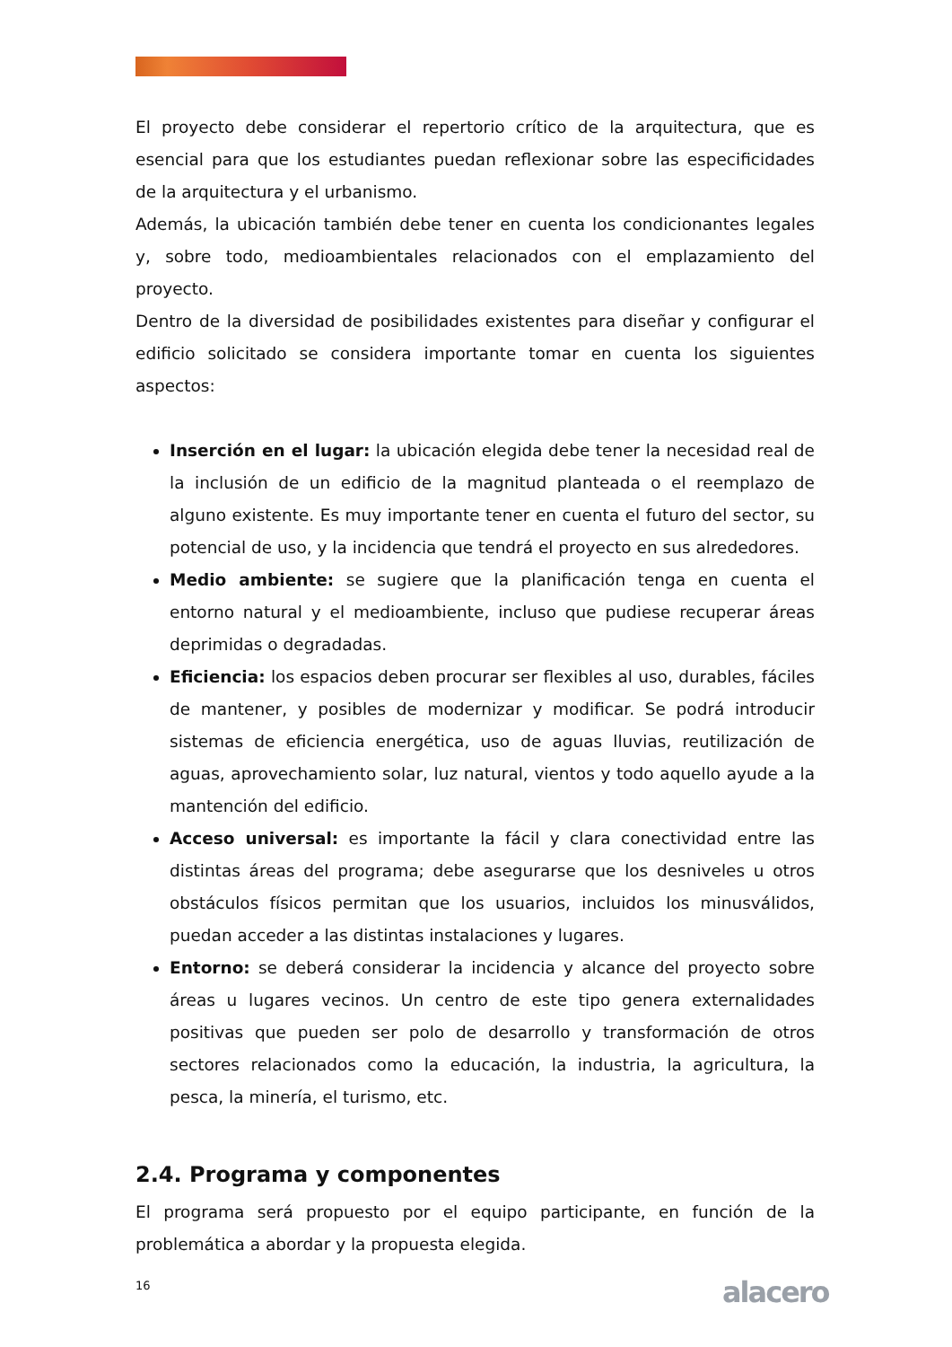El proyecto debe considerar el repertorio crítico de la arquitectura, que es esencial para que los estudiantes puedan reflexionar sobre las especificidades de la arquitectura y el urbanismo.
Además, la ubicación también debe tener en cuenta los condicionantes legales y, sobre todo, medioambientales relacionados con el emplazamiento del proyecto.
Dentro de la diversidad de posibilidades existentes para diseñar y configurar el edificio solicitado se considera importante tomar en cuenta los siguientes aspectos:
Inserción en el lugar: la ubicación elegida debe tener la necesidad real de la inclusión de un edificio de la magnitud planteada o el reemplazo de alguno existente. Es muy importante tener en cuenta el futuro del sector, su potencial de uso, y la incidencia que tendrá el proyecto en sus alrededores.
Medio ambiente: se sugiere que la planificación tenga en cuenta el entorno natural y el medioambiente, incluso que pudiese recuperar áreas deprimidas o degradadas.
Eficiencia: los espacios deben procurar ser flexibles al uso, durables, fáciles de mantener, y posibles de modernizar y modificar. Se podrá introducir sistemas de eficiencia energética, uso de aguas lluvias, reutilización de aguas, aprovechamiento solar, luz natural, vientos y todo aquello ayude a la mantención del edificio.
Acceso universal: es importante la fácil y clara conectividad entre las distintas áreas del programa; debe asegurarse que los desniveles u otros obstáculos físicos permitan que los usuarios, incluidos los minusválidos, puedan acceder a las distintas instalaciones y lugares.
Entorno: se deberá considerar la incidencia y alcance del proyecto sobre áreas u lugares vecinos. Un centro de este tipo genera externalidades positivas que pueden ser polo de desarrollo y transformación de otros sectores relacionados como la educación, la industria, la agricultura, la pesca, la minería, el turismo, etc.
2.4. Programa y componentes
El programa será propuesto por el equipo participante, en función de la problemática a abordar y la propuesta elegida.
16 alacero